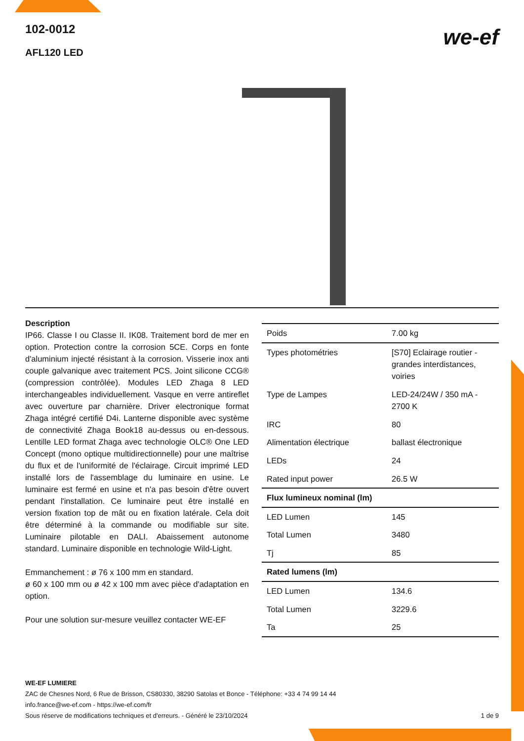102-0012
AFL120 LED
we-ef
Description
IP66. Classe I ou Classe II. IK08. Traitement bord de mer en option. Protection contre la corrosion 5CE. Corps en fonte d'aluminium injecté résistant à la corrosion. Visserie inox anti couple galvanique avec traitement PCS. Joint silicone CCG® (compression contrôlée). Modules LED Zhaga 8 LED interchangeables individuellement. Vasque en verre antireflet avec ouverture par charnière. Driver electronique format Zhaga intégré certifié D4i. Lanterne disponible avec système de connectivité Zhaga Book18 au-dessus ou en-dessous. Lentille LED format Zhaga avec technologie OLC® One LED Concept (mono optique multidirectionnelle) pour une maîtrise du flux et de l'uniformité de l'éclairage. Circuit imprimé LED installé lors de l'assemblage du luminaire en usine. Le luminaire est fermé en usine et n'a pas besoin d'être ouvert pendant l'installation. Ce luminaire peut être installé en version fixation top de mât ou en fixation latérale. Cela doit être déterminé à la commande ou modifiable sur site. Luminaire pilotable en DALI. Abaissement autonome standard. Luminaire disponible en technologie Wild-Light.
Emmanchement : ø 76 x 100 mm en standard.
ø 60 x 100 mm ou ø 42 x 100 mm avec pièce d'adaptation en option.
Pour une solution sur-mesure veuillez contacter WE-EF
| Poids | 7.00 kg |
| Types photométries | [S70] Eclairage routier - grandes interdistances, voiries |
| Type de Lampes | LED-24/24W / 350 mA - 2700 K |
| IRC | 80 |
| Alimentation électrique | ballast électronique |
| LEDs | 24 |
| Rated input power | 26.5 W |
| Flux lumineux nominal (lm) | |
| LED Lumen | 145 |
| Total Lumen | 3480 |
| Tj | 85 |
| Rated lumens (lm) | |
| LED Lumen | 134.6 |
| Total Lumen | 3229.6 |
| Ta | 25 |
WE-EF LUMIERE
ZAC de Chesnes Nord, 6 Rue de Brisson, CS80330, 38290 Satolas et Bonce - Téléphone: +33 4 74 99 14 44
info.france@we-ef.com - https://we-ef.com/fr
Sous réserve de modifications techniques et d'erreurs. - Généré le 23/10/2024 1 de 9